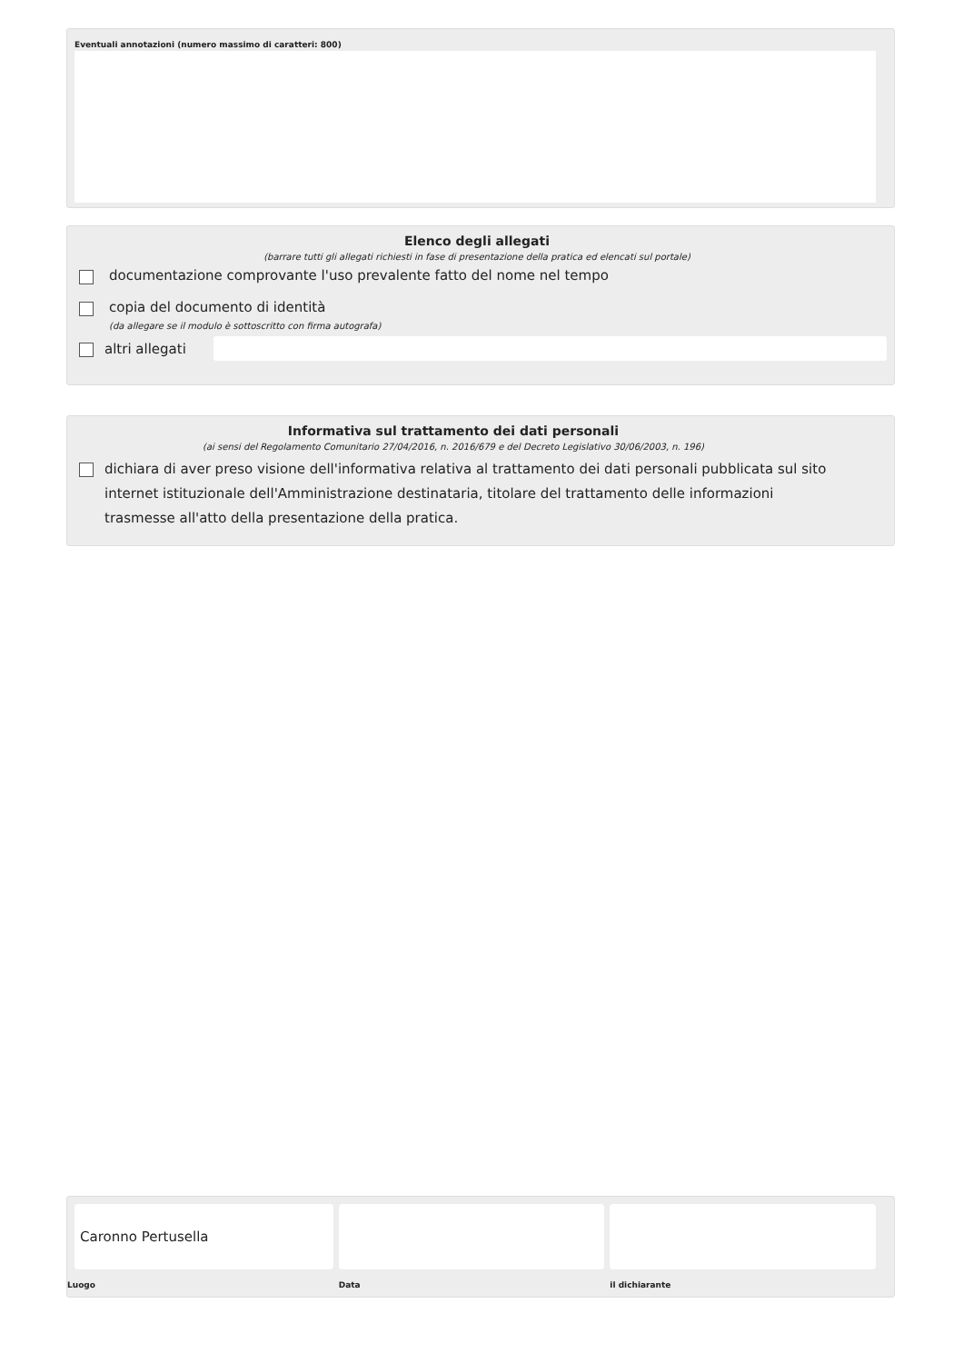Eventuali annotazioni (numero massimo di caratteri: 800)
Elenco degli allegati
(barrare tutti gli allegati richiesti in fase di presentazione della pratica ed elencati sul portale)
documentazione comprovante l'uso prevalente fatto del nome nel tempo
copia del documento di identità
(da allegare se il modulo è sottoscritto con firma autografa)
altri allegati
Informativa sul trattamento dei dati personali
(ai sensi del Regolamento Comunitario 27/04/2016, n. 2016/679 e del Decreto Legislativo 30/06/2003, n. 196)
dichiara di aver preso visione dell'informativa relativa al trattamento dei dati personali pubblicata sul sito internet istituzionale dell'Amministrazione destinataria, titolare del trattamento delle informazioni trasmesse all'atto della presentazione della pratica.
Caronno Pertusella
Luogo
Data il dichiarante